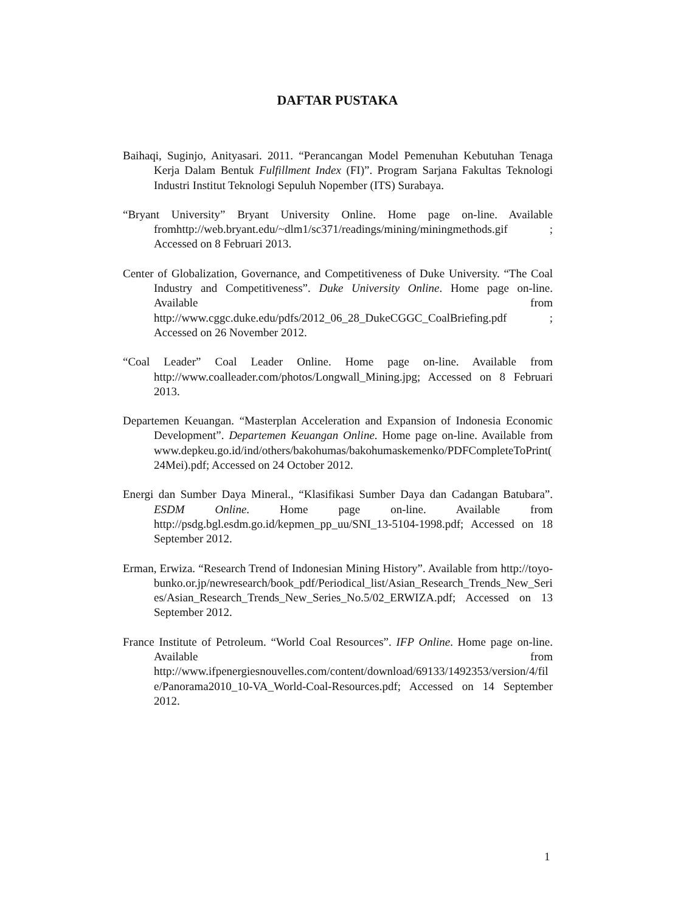DAFTAR PUSTAKA
Baihaqi, Suginjo, Anityasari. 2011. “Perancangan Model Pemenuhan Kebutuhan Tenaga Kerja Dalam Bentuk Fulfillment Index (FI)”. Program Sarjana Fakultas Teknologi Industri Institut Teknologi Sepuluh Nopember (ITS) Surabaya.
“Bryant University” Bryant University Online. Home page on-line. Available fromhttp://web.bryant.edu/~dlm1/sc371/readings/mining/miningmethods.gif ; Accessed on 8 Februari 2013.
Center of Globalization, Governance, and Competitiveness of Duke University. “The Coal Industry and Competitiveness”. Duke University Online. Home page on-line. Available from http://www.cggc.duke.edu/pdfs/2012_06_28_DukeCGGC_CoalBriefing.pdf ; Accessed on 26 November 2012.
“Coal Leader” Coal Leader Online. Home page on-line. Available from http://www.coalleader.com/photos/Longwall_Mining.jpg; Accessed on 8 Februari 2013.
Departemen Keuangan. “Masterplan Acceleration and Expansion of Indonesia Economic Development”. Departemen Keuangan Online. Home page on-line. Available from www.depkeu.go.id/ind/others/bakohumas/bakohumaskemenko/PDFCompleteToPrint(24Mei).pdf; Accessed on 24 October 2012.
Energi dan Sumber Daya Mineral., “Klasifikasi Sumber Daya dan Cadangan Batubara”. ESDM Online. Home page on-line. Available from http://psdg.bgl.esdm.go.id/kepmen_pp_uu/SNI_13-5104-1998.pdf; Accessed on 18 September 2012.
Erman, Erwiza. “Research Trend of Indonesian Mining History”. Available from http://toyo-bunko.or.jp/newresearch/book_pdf/Periodical_list/Asian_Research_Trends_New_Series/Asian_Research_Trends_New_Series_No.5/02_ERWIZA.pdf; Accessed on 13 September 2012.
France Institute of Petroleum. “World Coal Resources”. IFP Online. Home page on-line. Available from http://www.ifpenergiesnouvelles.com/content/download/69133/1492353/version/4/file/Panorama2010_10-VA_World-Coal-Resources.pdf; Accessed on 14 September 2012.
1